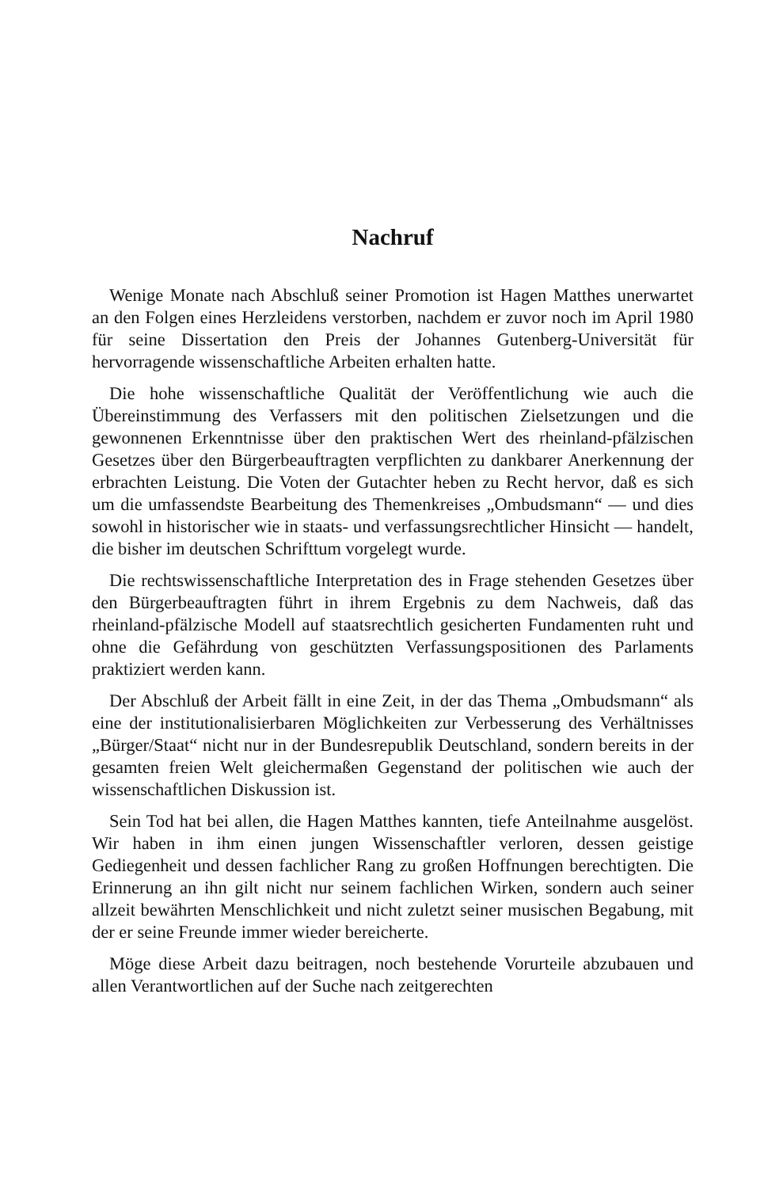Nachruf
Wenige Monate nach Abschluß seiner Promotion ist Hagen Matthes unerwartet an den Folgen eines Herzleidens verstorben, nachdem er zuvor noch im April 1980 für seine Dissertation den Preis der Johannes Gutenberg-Universität für hervorragende wissenschaftliche Arbeiten erhalten hatte.
Die hohe wissenschaftliche Qualität der Veröffentlichung wie auch die Übereinstimmung des Verfassers mit den politischen Zielsetzungen und die gewonnenen Erkenntnisse über den praktischen Wert des rheinland-pfälzischen Gesetzes über den Bürgerbeauftragten verpflichten zu dankbarer Anerkennung der erbrachten Leistung. Die Voten der Gutachter heben zu Recht hervor, daß es sich um die umfassendste Bearbeitung des Themenkreises „Ombudsmann“ — und dies sowohl in historischer wie in staats- und verfassungsrechtlicher Hinsicht — handelt, die bisher im deutschen Schrifttum vorgelegt wurde.
Die rechtswissenschaftliche Interpretation des in Frage stehenden Gesetzes über den Bürgerbeauftragten führt in ihrem Ergebnis zu dem Nachweis, daß das rheinland-pfälzische Modell auf staatsrechtlich gesicherten Fundamenten ruht und ohne die Gefährdung von geschützten Verfassungspositionen des Parlaments praktiziert werden kann.
Der Abschluß der Arbeit fällt in eine Zeit, in der das Thema „Ombudsmann“ als eine der institutionalisierbaren Möglichkeiten zur Verbesserung des Verhältnisses „Bürger/Staat“ nicht nur in der Bundesrepublik Deutschland, sondern bereits in der gesamten freien Welt gleichermaßen Gegenstand der politischen wie auch der wissenschaftlichen Diskussion ist.
Sein Tod hat bei allen, die Hagen Matthes kannten, tiefe Anteilnahme ausgelöst. Wir haben in ihm einen jungen Wissenschaftler verloren, dessen geistige Gediegenheit und dessen fachlicher Rang zu großen Hoffnungen berechtigten. Die Erinnerung an ihn gilt nicht nur seinem fachlichen Wirken, sondern auch seiner allzeit bewährten Menschlichkeit und nicht zuletzt seiner musischen Begabung, mit der er seine Freunde immer wieder bereicherte.
Möge diese Arbeit dazu beitragen, noch bestehende Vorurteile abzubauen und allen Verantwortlichen auf der Suche nach zeitgerechten